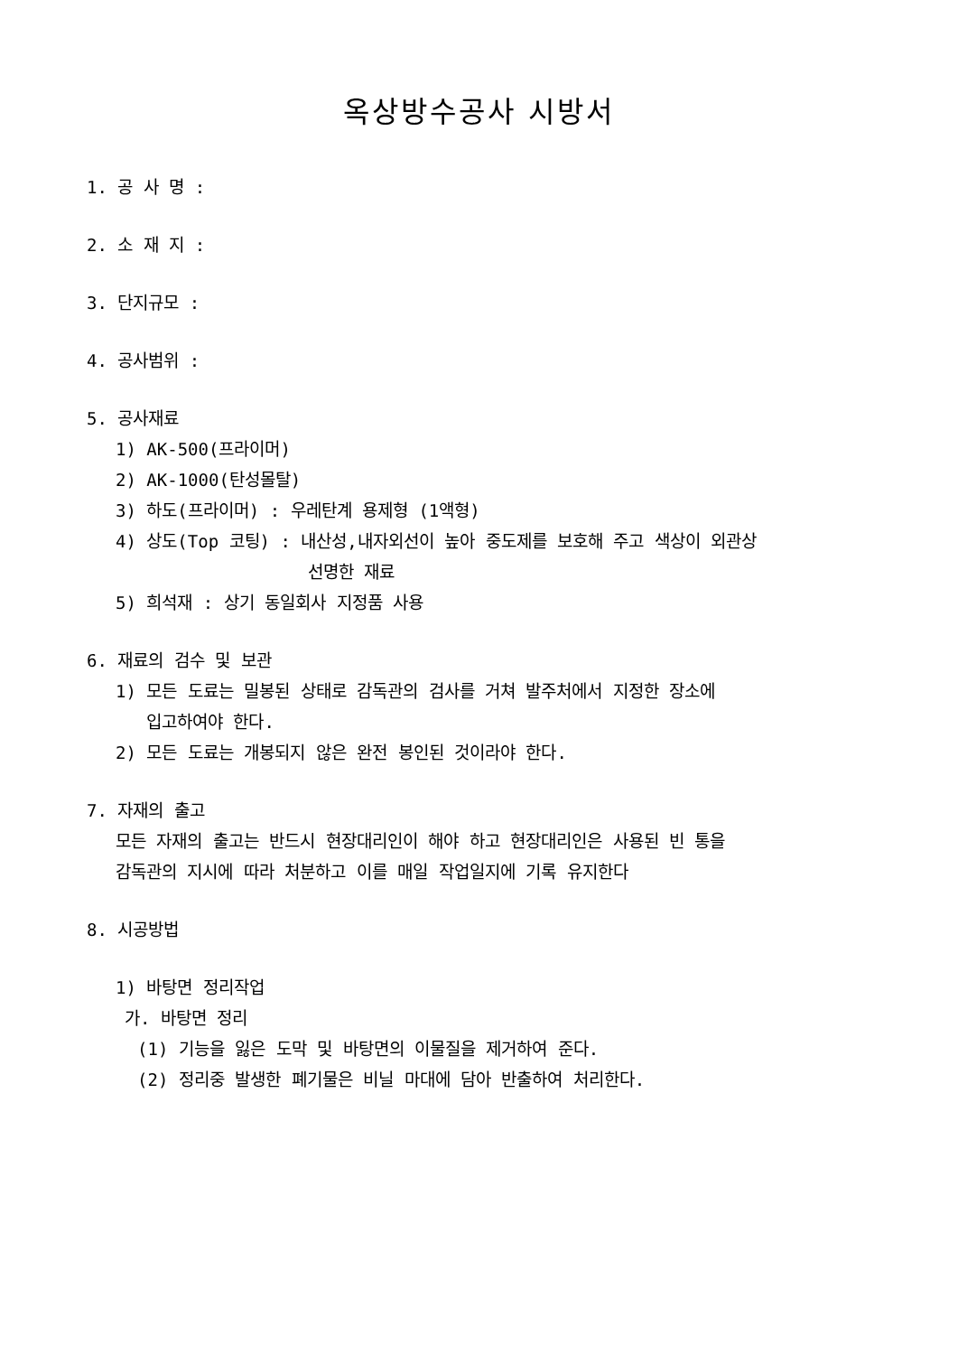옥상방수공사 시방서
1. 공 사 명 :
2. 소 재 지 :
3. 단지규모 :
4. 공사범위 :
5. 공사재료
1) AK-500(프라이머)
2) AK-1000(탄성몰탈)
3) 하도(프라이머) : 우레탄계 용제형 (1액형)
4) 상도(Top 코팅) : 내산성,내자외선이 높아 중도제를 보호해 주고 색상이 외관상
선명한 재료
5) 희석재 : 상기 동일회사 지정품 사용
6. 재료의 검수 및 보관
1) 모든 도료는 밀봉된 상태로 감독관의 검사를 거쳐 발주처에서 지정한 장소에
입고하여야 한다.
2) 모든 도료는 개봉되지 않은 완전 봉인된 것이라야 한다.
7. 자재의 출고
모든 자재의 출고는 반드시 현장대리인이 해야 하고 현장대리인은 사용된 빈 통을
감독관의 지시에 따라 처분하고 이를 매일 작업일지에 기록 유지한다
8. 시공방법
1) 바탕면 정리작업
가. 바탕면 정리
(1) 기능을 잃은 도막 및 바탕면의 이물질을 제거하여 준다.
(2) 정리중 발생한 폐기물은 비닐 마대에 담아 반출하여 처리한다.